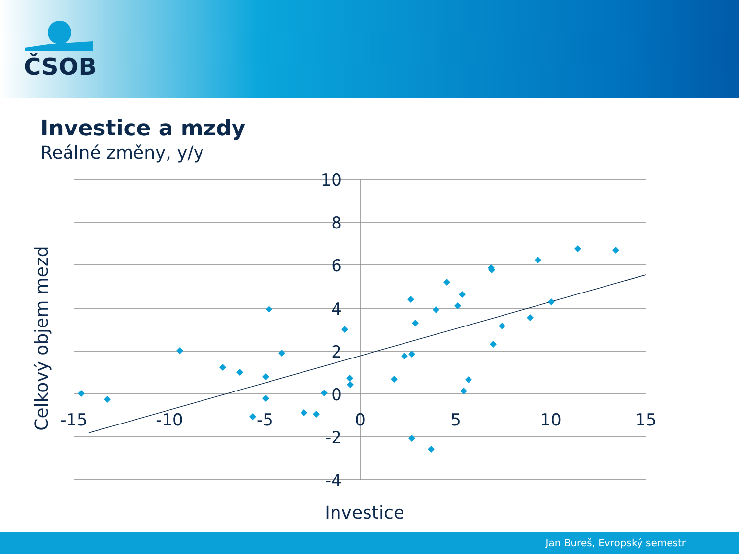ČSOB
Investice a mzdy
Reálné změny, y/y
10
8
6
4
2
0
-2
-4
-15
-10
-5
0
5
10
15
Investice
Celkový objem mezd
Jan Bureš, Evropský semestr